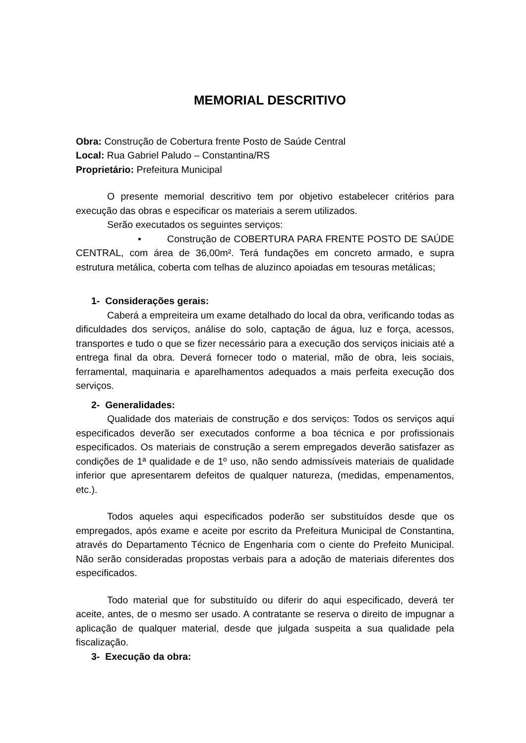MEMORIAL DESCRITIVO
Obra: Construção de Cobertura frente Posto de Saúde Central
Local: Rua Gabriel Paludo – Constantina/RS
Proprietário: Prefeitura Municipal
O presente memorial descritivo tem por objetivo estabelecer critérios para execução das obras e especificar os materiais a serem utilizados.
Serão executados os seguintes serviços:
• Construção de COBERTURA PARA FRENTE POSTO DE SAÚDE CENTRAL, com área de 36,00m². Terá fundações em concreto armado, e supra estrutura metálica, coberta com telhas de aluzinco apoiadas em tesouras metálicas;
1- Considerações gerais:
Caberá a empreiteira um exame detalhado do local da obra, verificando todas as dificuldades dos serviços, análise do solo, captação de água, luz e força, acessos, transportes e tudo o que se fizer necessário para a execução dos serviços iniciais até a entrega final da obra. Deverá fornecer todo o material, mão de obra, leis sociais, ferramental, maquinaria e aparelhamentos adequados a mais perfeita execução dos serviços.
2- Generalidades:
Qualidade dos materiais de construção e dos serviços: Todos os serviços aqui especificados deverão ser executados conforme a boa técnica e por profissionais especificados. Os materiais de construção a serem empregados deverão satisfazer as condições de 1ª qualidade e de 1º uso, não sendo admissíveis materiais de qualidade inferior que apresentarem defeitos de qualquer natureza, (medidas, empenamentos, etc.).
Todos aqueles aqui especificados poderão ser substituídos desde que os empregados, após exame e aceite por escrito da Prefeitura Municipal de Constantina, através do Departamento Técnico de Engenharia com o ciente do Prefeito Municipal. Não serão consideradas propostas verbais para a adoção de materiais diferentes dos especificados.
Todo material que for substituído ou diferir do aqui especificado, deverá ter aceite, antes, de o mesmo ser usado. A contratante se reserva o direito de impugnar a aplicação de qualquer material, desde que julgada suspeita a sua qualidade pela fiscalização.
3- Execução da obra: